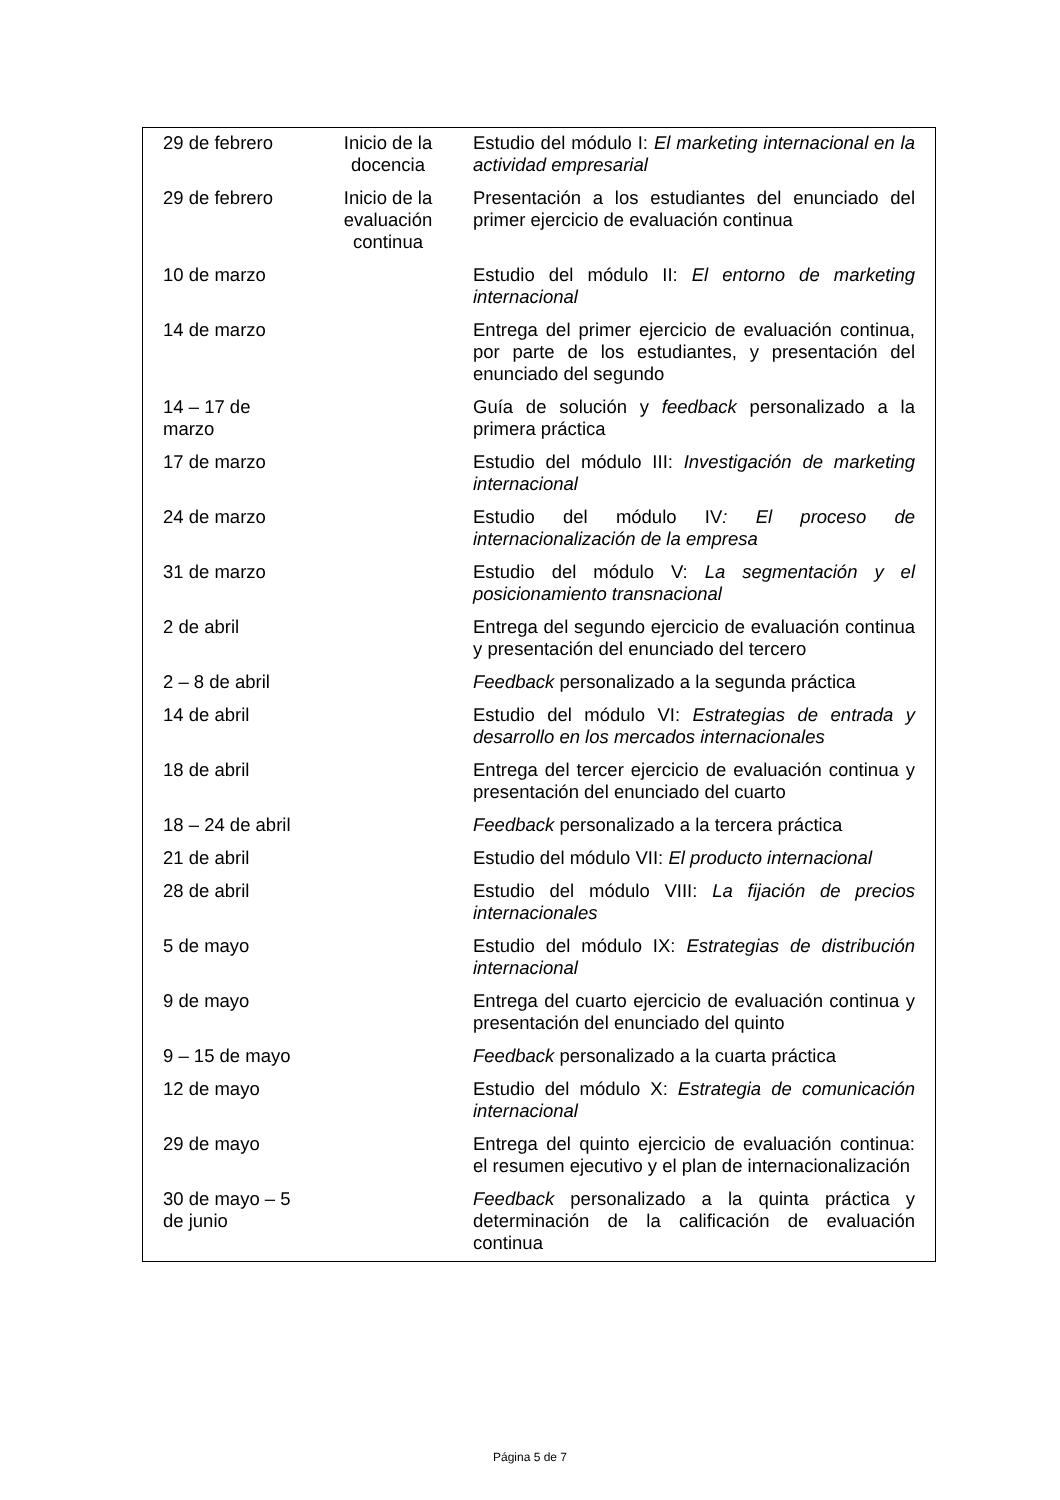| 29 de febrero | Inicio de la docencia | Estudio del módulo I: El marketing internacional en la actividad empresarial |
| 29 de febrero | Inicio de la evaluación continua | Presentación a los estudiantes del enunciado del primer ejercicio de evaluación continua |
| 10 de marzo | | Estudio del módulo II: El entorno de marketing internacional |
| 14 de marzo | | Entrega del primer ejercicio de evaluación continua, por parte de los estudiantes, y presentación del enunciado del segundo |
| 14 – 17 de marzo | | Guía de solución y feedback personalizado a la primera práctica |
| 17 de marzo | | Estudio del módulo III: Investigación de marketing internacional |
| 24 de marzo | | Estudio del módulo IV : El proceso de internacionalización de la empresa |
| 31 de marzo | | Estudio del módulo V: La segmentación y el posicionamiento transnacional |
| 2 de abril | | Entrega del segundo ejercicio de evaluación continua y presentación del enunciado del tercero |
| 2 – 8 de abril | | Feedback personalizado a la segunda práctica |
| 14 de abril | | Estudio del módulo VI: Estrategias de entrada y desarrollo en los mercados internacionales |
| 18 de abril | | Entrega del tercer ejercicio de evaluación continua y presentación del enunciado del cuarto |
| 18 – 24 de abril | | Feedback personalizado a la tercera práctica |
| 21 de abril | | Estudio del módulo VII: El producto internacional |
| 28 de abril | | Estudio del módulo VIII: La fijación de precios internacionales |
| 5 de mayo | | Estudio del módulo IX: Estrategias de distribución internacional |
| 9 de mayo | | Entrega del cuarto ejercicio de evaluación continua y presentación del enunciado del quinto |
| 9 – 15 de mayo | | Feedback personalizado a la cuarta práctica |
| 12 de mayo | | Estudio del módulo X: Estrategia de comunicación internacional |
| 29 de mayo | | Entrega del quinto ejercicio de evaluación continua: el resumen ejecutivo y el plan de internacionalización |
| 30 de mayo – 5 de junio | | Feedback personalizado a la quinta práctica y determinación de la calificación de evaluación continua |
Página 5 de 7